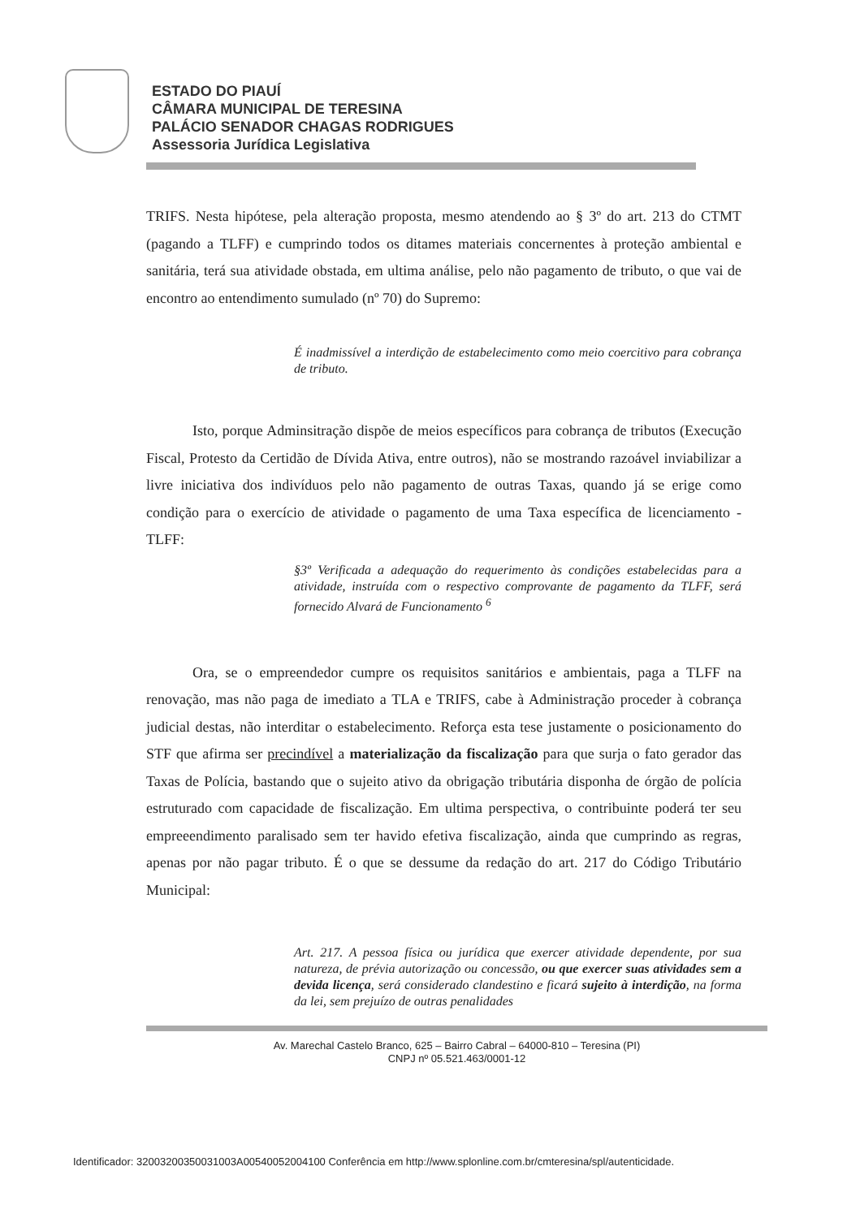ESTADO DO PIAUÍ
CÂMARA MUNICIPAL DE TERESINA
PALÁCIO SENADOR CHAGAS RODRIGUES
Assessoria Jurídica Legislativa
TRIFS. Nesta hipótese, pela alteração proposta, mesmo atendendo ao § 3º do art. 213 do CTMT (pagando a TLFF) e cumprindo todos os ditames materiais concernentes à proteção ambiental e sanitária, terá sua atividade obstada, em ultima análise, pelo não pagamento de tributo, o que vai de encontro ao entendimento sumulado (nº 70) do Supremo:
É inadmissível a interdição de estabelecimento como meio coercitivo para cobrança de tributo.
Isto, porque Adminsitração dispõe de meios específicos para cobrança de tributos (Execução Fiscal, Protesto da Certidão de Dívida Ativa, entre outros), não se mostrando razoável inviabilizar a livre iniciativa dos indivíduos pelo não pagamento de outras Taxas, quando já se erige como condição para o exercício de atividade o pagamento de uma Taxa específica de licenciamento - TLFF:
§3º Verificada a adequação do requerimento às condições estabelecidas para a atividade, instruída com o respectivo comprovante de pagamento da TLFF, será fornecido Alvará de Funcionamento <sup>6</sup>
Ora, se o empreendedor cumpre os requisitos sanitários e ambientais, paga a TLFF na renovação, mas não paga de imediato a TLA e TRIFS, cabe à Administração proceder à cobrança judicial destas, não interditar o estabelecimento. Reforça esta tese justamente o posicionamento do STF que afirma ser precindível a materialização da fiscalização para que surja o fato gerador das Taxas de Polícia, bastando que o sujeito ativo da obrigação tributária disponha de órgão de polícia estruturado com capacidade de fiscalização. Em ultima perspectiva, o contribuinte poderá ter seu empreeendimento paralisado sem ter havido efetiva fiscalização, ainda que cumprindo as regras, apenas por não pagar tributo. É o que se dessume da redação do art. 217 do Código Tributário Municipal:
Art. 217. A pessoa física ou jurídica que exercer atividade dependente, por sua natureza, de prévia autorização ou concessão, ou que exercer suas atividades sem a devida licença, será considerado clandestino e ficará sujeito à interdição, na forma da lei, sem prejuízo de outras penalidades
Av. Marechal Castelo Branco, 625 – Bairro Cabral – 64000-810 – Teresina (PI)
CNPJ nº 05.521.463/0001-12
Identificador: 32003200350031003A00540052004100 Conferência em http://www.splonline.com.br/cmteresina/spl/autenticidade.